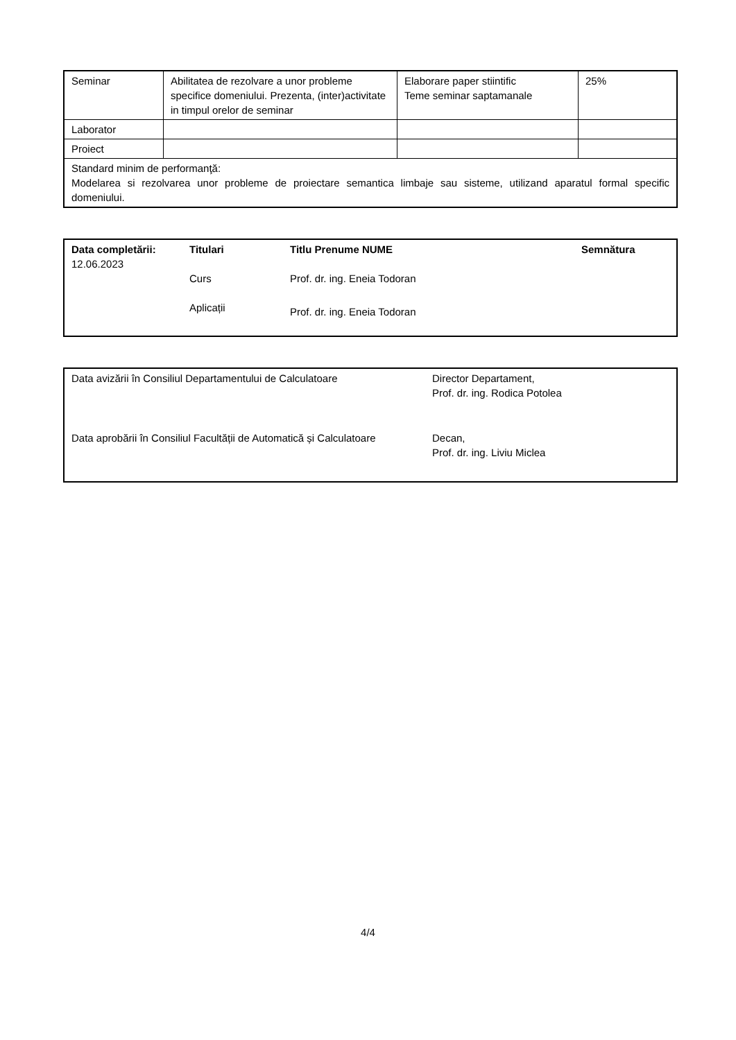| Seminar | Abilitatea de rezolvare a unor probleme specifice domeniului. Prezenta, (inter)activitate in timpul orelor de seminar | Elaborare paper stiintific Teme seminar saptamanale | 25% |
| Laborator | | | |
| Proiect | | | |
| Standard minim de performanţă: Modelarea si rezolvarea unor probleme de proiectare semantica limbaje sau sisteme, utilizand aparatul formal specific domeniului. | | | |
| Data completării: 12.06.2023 | Titulari Curs Aplicații | Titlu Prenume NUME Prof. dr. ing. Eneia Todoran Prof. dr. ing. Eneia Todoran | Semnătura |
| Data avizării în Consiliul Departamentului de Calculatoare | Director Departament, Prof. dr. ing. Rodica Potolea |
| Data aprobării în Consiliul Facultății de Automatică și Calculatoare | Decan, Prof. dr. ing. Liviu Miclea |
4/4